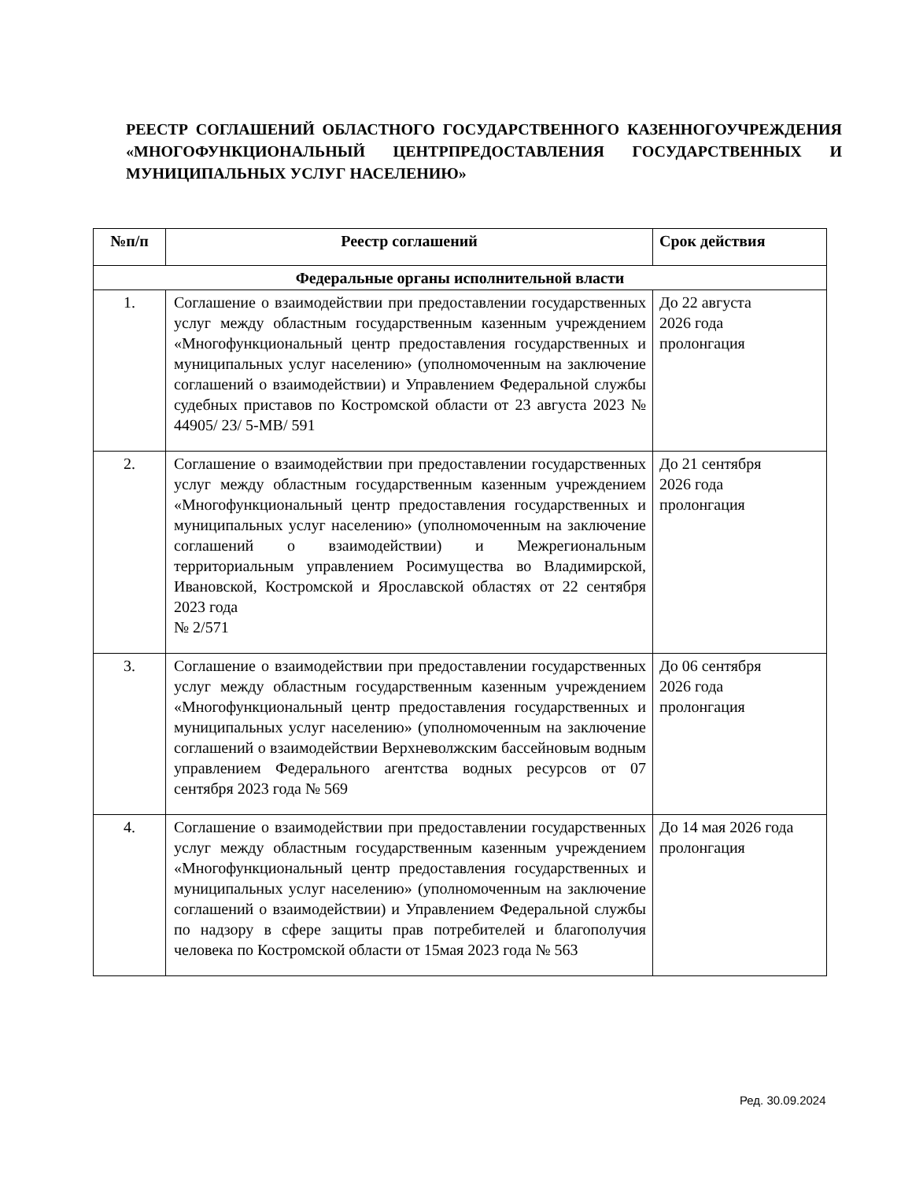РЕЕСТР СОГЛАШЕНИЙ ОБЛАСТНОГО ГОСУДАРСТВЕННОГО КАЗЕННОГОУЧРЕЖДЕНИЯ «МНОГОФУНКЦИОНАЛЬНЫЙ ЦЕНТРПРЕДОСТАВЛЕНИЯ ГОСУДАРСТВЕННЫХ И МУНИЦИПАЛЬНЫХ УСЛУГ НАСЕЛЕНИЮ»
| №п/п | Реестр соглашений | Срок действия |
| --- | --- | --- |
| Федеральные органы исполнительной власти | | |
| 1. | Соглашение о взаимодействии при предоставлении государственных услуг между областным государственным казенным учреждением «Многофункциональный центр предоставления государственных и муниципальных услуг населению» (уполномоченным на заключение соглашений о взаимодействии) и Управлением Федеральной службы судебных приставов по Костромской области от 23 августа 2023 № 44905/ 23/ 5-МВ/ 591 | До 22 августа 2026 года пролонгация |
| 2. | Соглашение о взаимодействии при предоставлении государственных услуг между областным государственным казенным учреждением «Многофункциональный центр предоставления государственных и муниципальных услуг населению» (уполномоченным на заключение соглашений о взаимодействии) и Межрегиональным территориальным управлением Росимущества во Владимирской, Ивановской, Костромской и Ярославской областях от 22 сентября 2023 года № 2/571 | До 21 сентября 2026 года пролонгация |
| 3. | Соглашение о взаимодействии при предоставлении государственных услуг между областным государственным казенным учреждением «Многофункциональный центр предоставления государственных и муниципальных услуг населению» (уполномоченным на заключение соглашений о взаимодействии Верхневолжским бассейновым водным управлением Федерального агентства водных ресурсов от 07 сентября 2023 года № 569 | До 06 сентября 2026 года пролонгация |
| 4. | Соглашение о взаимодействии при предоставлении государственных услуг между областным государственным казенным учреждением «Многофункциональный центр предоставления государственных и муниципальных услуг населению» (уполномоченным на заключение соглашений о взаимодействии) и Управлением Федеральной службы по надзору в сфере защиты прав потребителей и благополучия человека по Костромской области от 15мая 2023 года № 563 | До 14 мая 2026 года пролонгация |
Ред. 30.09.2024